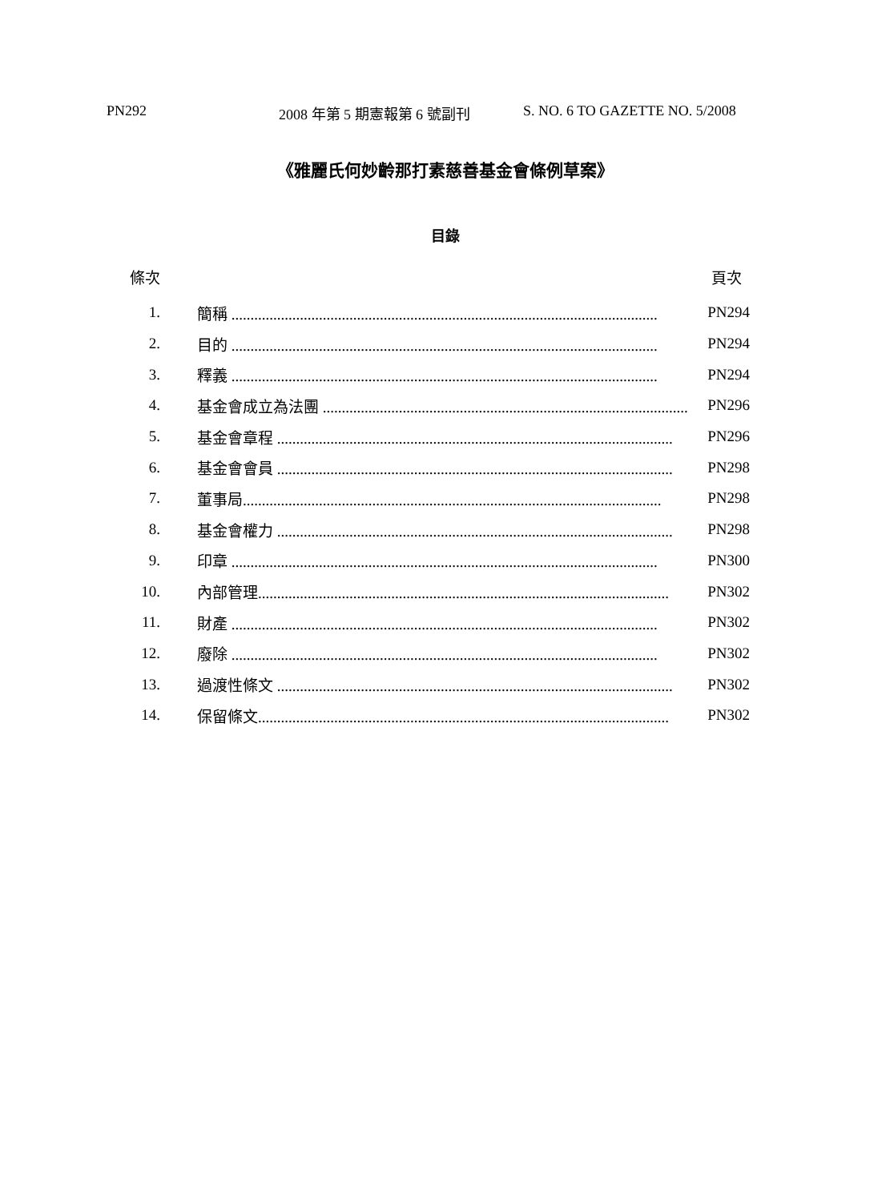PN292 2008 年第 5 期憲報第 6 號副刊 S. NO. 6 TO GAZETTE NO. 5/2008
《雅麗氏何妙齡那打素慈善基金會條例草案》
目錄
條次 頁次
1. 簡稱 ................................................................................................................ PN294
2. 目的 ................................................................................................................ PN294
3. 釋義 ................................................................................................................ PN294
4. 基金會成立為法團 ................................................................................................ PN296
5. 基金會章程 ........................................................................................................ PN296
6. 基金會會員 ........................................................................................................ PN298
7. 董事局.............................................................................................................. PN298
8. 基金會權力 ........................................................................................................ PN298
9. 印章 ................................................................................................................ PN300
10. 內部管理............................................................................................................ PN302
11. 財產 ................................................................................................................ PN302
12. 廢除 ................................................................................................................ PN302
13. 過渡性條文 ........................................................................................................ PN302
14. 保留條文............................................................................................................ PN302